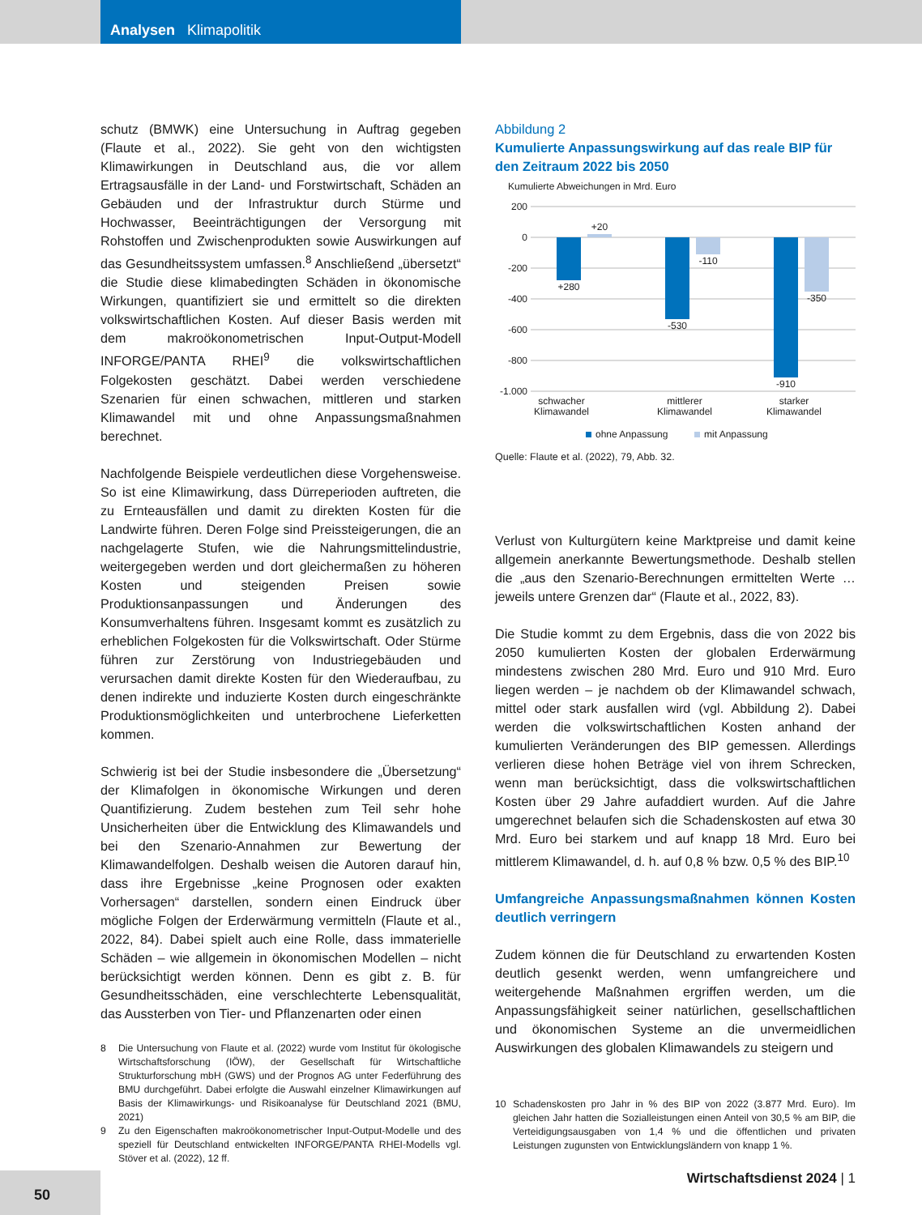Analysen Klimapolitik
schutz (BMWK) eine Untersuchung in Auftrag gegeben (Flaute et al., 2022). Sie geht von den wichtigsten Klimawirkungen in Deutschland aus, die vor allem Ertragsausfälle in der Land- und Forstwirtschaft, Schäden an Gebäuden und der Infrastruktur durch Stürme und Hochwasser, Beeinträchtigungen der Versorgung mit Rohstoffen und Zwischenprodukten sowie Auswirkungen auf das Gesundheitssystem umfassen.<sup>8</sup> Anschließend „übersetzt“ die Studie diese klimabedingten Schäden in ökonomische Wirkungen, quantifiziert sie und ermittelt so die direkten volkswirtschaftlichen Kosten. Auf dieser Basis werden mit dem makroökonometrischen Input-Output-Modell INFORGE/PANTA RHEI<sup>9</sup> die volkswirtschaftlichen Folgekosten geschätzt. Dabei werden verschiedene Szenarien für einen schwachen, mittleren und starken Klimawandel mit und ohne Anpassungsmaßnahmen berechnet.
Nachfolgende Beispiele verdeutlichen diese Vorgehensweise. So ist eine Klimawirkung, dass Dürreperioden auftreten, die zu Ernteausfällen und damit zu direkten Kosten für die Landwirte führen. Deren Folge sind Preissteigerungen, die an nachgelagerte Stufen, wie die Nahrungsmittelindustrie, weitergegeben werden und dort gleichermaßen zu höheren Kosten und steigenden Preisen sowie Produktionsanpassungen und Änderungen des Konsumverhaltens führen. Insgesamt kommt es zusätzlich zu erheblichen Folgekosten für die Volkswirtschaft. Oder Stürme führen zur Zerstörung von Industriegebäuden und verursachen damit direkte Kosten für den Wiederaufbau, zu denen indirekte und induzierte Kosten durch eingeschränkte Produktionsmöglichkeiten und unterbrochene Lieferketten kommen.
Schwierig ist bei der Studie insbesondere die „Übersetzung“ der Klimafolgen in ökonomische Wirkungen und deren Quantifizierung. Zudem bestehen zum Teil sehr hohe Unsicherheiten über die Entwicklung des Klimawandels und bei den Szenario-Annahmen zur Bewertung der Klimawandelfolgen. Deshalb weisen die Autoren darauf hin, dass ihre Ergebnisse „keine Prognosen oder exakten Vorhersagen“ darstellen, sondern einen Eindruck über mögliche Folgen der Erderwärmung vermitteln (Flaute et al., 2022, 84). Dabei spielt auch eine Rolle, dass immaterielle Schäden – wie allgemein in ökonomischen Modellen – nicht berücksichtigt werden können. Denn es gibt z. B. für Gesundheitsschäden, eine verschlechterte Lebensqualität, das Aussterben von Tier- und Pflanzenarten oder einen
8 Die Untersuchung von Flaute et al. (2022) wurde vom Institut für ökologische Wirtschaftsforschung (IÖW), der Gesellschaft für Wirtschaftliche Strukturforschung mbH (GWS) und der Prognos AG unter Federführung des BMU durchgeführt. Dabei erfolgte die Auswahl einzelner Klimawirkungen auf Basis der Klimawirkungs- und Risikoanalyse für Deutschland 2021 (BMU, 2021)
9 Zu den Eigenschaften makroökonometrischer Input-Output-Modelle und des speziell für Deutschland entwickelten INFORGE/PANTA RHEI-Modells vgl. Stöver et al. (2022), 12 ff.
Abbildung 2
Kumulierte Anpassungswirkung auf das reale BIP für den Zeitraum 2022 bis 2050
Kumulierte Abweichungen in Mrd. Euro
200
0
-200
-400
-600
-800
-1.000
+280
+20
-530
-110
-910
-350
schwacher
Klimawandel
mittlerer
Klimawandel
starker
Klimawandel
ohne Anpassung
mit Anpassung
Quelle: Flaute et al. (2022), 79, Abb. 32.
Verlust von Kulturgütern keine Marktpreise und damit keine allgemein anerkannte Bewertungsmethode. Deshalb stellen die „aus den Szenario-Berechnungen ermittelten Werte … jeweils untere Grenzen dar“ (Flaute et al., 2022, 83).
Die Studie kommt zu dem Ergebnis, dass die von 2022 bis 2050 kumulierten Kosten der globalen Erderwärmung mindestens zwischen 280 Mrd. Euro und 910 Mrd. Euro liegen werden – je nachdem ob der Klimawandel schwach, mittel oder stark ausfallen wird (vgl. Abbildung 2). Dabei werden die volkswirtschaftlichen Kosten anhand der kumulierten Veränderungen des BIP gemessen. Allerdings verlieren diese hohen Beträge viel von ihrem Schrecken, wenn man berücksichtigt, dass die volkswirtschaftlichen Kosten über 29 Jahre aufaddiert wurden. Auf die Jahre umgerechnet belaufen sich die Schadenskosten auf etwa 30 Mrd. Euro bei starkem und auf knapp 18 Mrd. Euro bei mittlerem Klimawandel, d. h. auf 0,8 % bzw. 0,5 % des BIP.<sup>10</sup>
Umfangreiche Anpassungsmaßnahmen können Kosten deutlich verringern
Zudem können die für Deutschland zu erwartenden Kosten deutlich gesenkt werden, wenn umfangreichere und weitergehende Maßnahmen ergriffen werden, um die Anpassungsfähigkeit seiner natürlichen, gesellschaftlichen und ökonomischen Systeme an die unvermeidlichen Auswirkungen des globalen Klimawandels zu steigern und
10 Schadenskosten pro Jahr in % des BIP von 2022 (3.877 Mrd. Euro). Im gleichen Jahr hatten die Sozialleistungen einen Anteil von 30,5 % am BIP, die Verteidigungsausgaben von 1,4 % und die öffentlichen und privaten Leistungen zugunsten von Entwicklungsländern von knapp 1 %.
50 Wirtschaftsdienst 2024 | 1